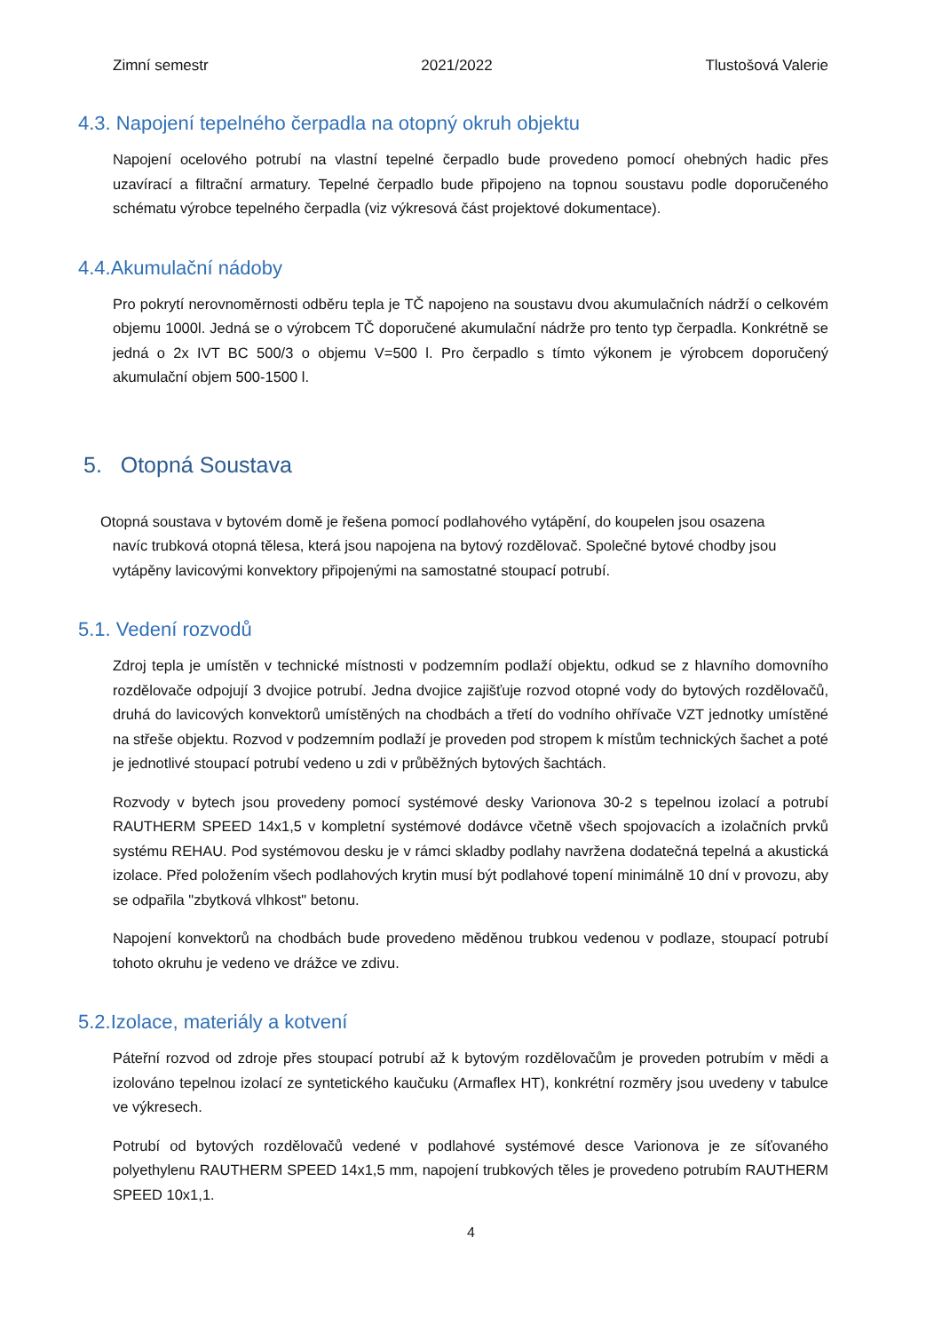Zimní semestr 2021/2022 Tlustošová Valerie
4.3. Napojení tepelného čerpadla na otopný okruh objektu
Napojení ocelového potrubí na vlastní tepelné čerpadlo bude provedeno pomocí ohebných hadic přes uzavírací a filtrační armatury. Tepelné čerpadlo bude připojeno na topnou soustavu podle doporučeného schématu výrobce tepelného čerpadla (viz výkresová část projektové dokumentace).
4.4.Akumulační nádoby
Pro pokrytí nerovnoměrnosti odběru tepla je TČ napojeno na soustavu dvou akumulačních nádrží o celkovém objemu 1000l. Jedná se o výrobcem TČ doporučené akumulační nádrže pro tento typ čerpadla. Konkrétně se jedná o 2x IVT BC 500/3 o objemu V=500 l. Pro čerpadlo s tímto výkonem je výrobcem doporučený akumulační objem 500-1500 l.
5. Otopná Soustava
Otopná soustava v bytovém domě je řešena pomocí podlahového vytápění, do koupelen jsou osazena
navíc trubková otopná tělesa, která jsou napojena na bytový rozdělovač. Společné bytové chodby jsou
vytápěny lavicovými konvektory připojenými na samostatné stoupací potrubí.
5.1. Vedení rozvodů
Zdroj tepla je umístěn v technické místnosti v podzemním podlaží objektu, odkud se z hlavního domovního rozdělovače odpojují 3 dvojice potrubí. Jedna dvojice zajišťuje rozvod otopné vody do bytových rozdělovačů, druhá do lavicových konvektorů umístěných na chodbách a třetí do vodního ohřívače VZT jednotky umístěné na střeše objektu. Rozvod v podzemním podlaží je proveden pod stropem k místům technických šachet a poté je jednotlivé stoupací potrubí vedeno u zdi v průběžných bytových šachtách.
Rozvody v bytech jsou provedeny pomocí systémové desky Varionova 30-2 s tepelnou izolací a potrubí RAUTHERM SPEED 14x1,5 v kompletní systémové dodávce včetně všech spojovacích a izolačních prvků systému REHAU. Pod systémovou desku je v rámci skladby podlahy navržena dodatečná tepelná a akustická izolace. Před položením všech podlahových krytin musí být podlahové topení minimálně 10 dní v provozu, aby se odpařila "zbytková vlhkost" betonu.
Napojení konvektorů na chodbách bude provedeno měděnou trubkou vedenou v podlaze, stoupací potrubí tohoto okruhu je vedeno ve drážce ve zdivu.
5.2.Izolace, materiály a kotvení
Páteřní rozvod od zdroje přes stoupací potrubí až k bytovým rozdělovačům je proveden potrubím v mědi a izolováno tepelnou izolací ze syntetického kaučuku (Armaflex HT), konkrétní rozměry jsou uvedeny v tabulce ve výkresech.
Potrubí od bytových rozdělovačů vedené v podlahové systémové desce Varionova je ze síťovaného polyethylenu RAUTHERM SPEED 14x1,5 mm, napojení trubkových těles je provedeno potrubím RAUTHERM SPEED 10x1,1.
4